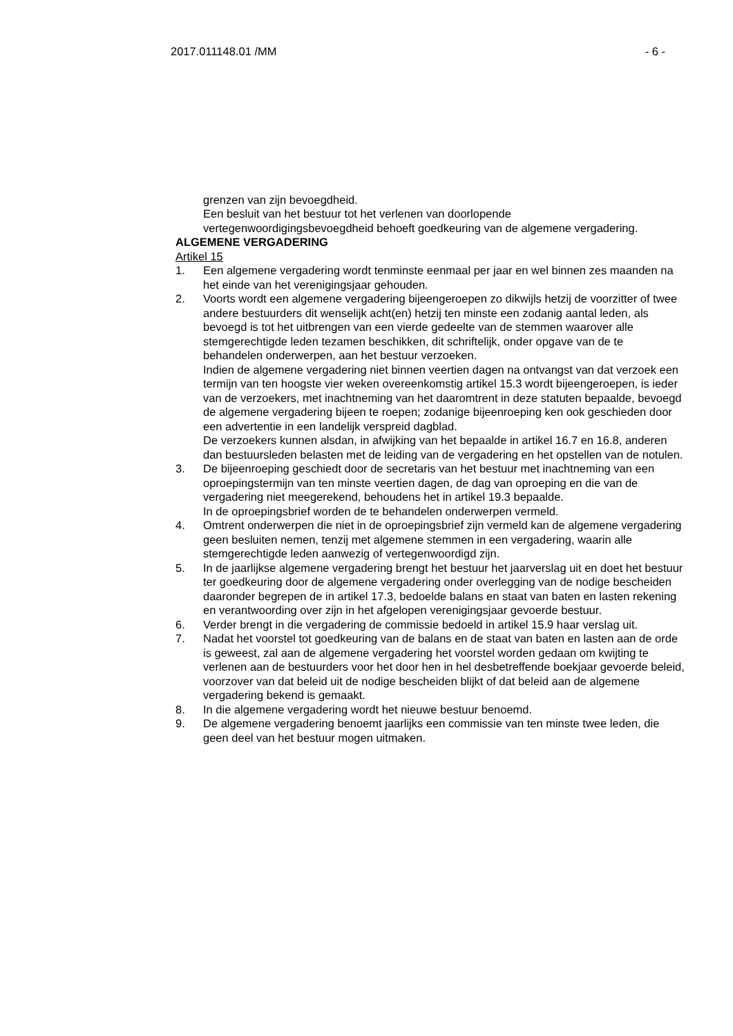2017.011148.01 /MM - 6 -
grenzen van zijn bevoegdheid.
Een besluit van het bestuur tot het verlenen van doorlopende vertegenwoordigingsbevoegdheid behoeft goedkeuring van de algemene vergadering.
ALGEMENE VERGADERING
Artikel 15
1. Een algemene vergadering wordt tenminste eenmaal per jaar en wel binnen zes maanden na het einde van het verenigingsjaar gehouden.
2. Voorts wordt een algemene vergadering bijeengeroepen zo dikwijls hetzij de voorzitter of twee andere bestuurders dit wenselijk acht(en) hetzij ten minste een zodanig aantal leden, als bevoegd is tot het uitbrengen van een vierde gedeelte van de stemmen waarover alle stemgerechtigde leden tezamen beschikken, dit schriftelijk, onder opgave van de te behandelen onderwerpen, aan het bestuur verzoeken.
Indien de algemene vergadering niet binnen veertien dagen na ontvangst van dat verzoek een termijn van ten hoogste vier weken overeenkomstig artikel 15.3 wordt bijeengeroepen, is ieder van de verzoekers, met inachtneming van het daaromtrent in deze statuten bepaalde, bevoegd de algemene vergadering bijeen te roepen; zodanige bijeenroeping ken ook geschieden door een advertentie in een landelijk verspreid dagblad.
De verzoekers kunnen alsdan, in afwijking van het bepaalde in artikel 16.7 en 16.8, anderen dan bestuursleden belasten met de leiding van de vergadering en het opstellen van de notulen.
3. De bijeenroeping geschiedt door de secretaris van het bestuur met inachtneming van een oproepingstermijn van ten minste veertien dagen, de dag van oproeping en die van de vergadering niet meegerekend, behoudens het in artikel 19.3 bepaalde.
In de oproepingsbrief worden de te behandelen onderwerpen vermeld.
4. Omtrent onderwerpen die niet in de oproepingsbrief zijn vermeld kan de algemene vergadering geen besluiten nemen, tenzij met algemene stemmen in een vergadering, waarin alle stemgerechtigde leden aanwezig of vertegenwoordigd zijn.
5. In de jaarlijkse algemene vergadering brengt het bestuur het jaarverslag uit en doet het bestuur ter goedkeuring door de algemene vergadering onder overlegging van de nodige bescheiden daaronder begrepen de in artikel 17.3, bedoelde balans en staat van baten en lasten rekening en verantwoording over zijn in het afgelopen verenigingsjaar gevoerde bestuur.
6. Verder brengt in die vergadering de commissie bedoeld in artikel 15.9 haar verslag uit.
7. Nadat het voorstel tot goedkeuring van de balans en de staat van baten en lasten aan de orde is geweest, zal aan de algemene vergadering het voorstel worden gedaan om kwijting te verlenen aan de bestuurders voor het door hen in hel desbetreffende boekjaar gevoerde beleid, voorzover van dat beleid uit de nodige bescheiden blijkt of dat beleid aan de algemene vergadering bekend is gemaakt.
8. In die algemene vergadering wordt het nieuwe bestuur benoemd.
9. De algemene vergadering benoemt jaarlijks een commissie van ten minste twee leden, die geen deel van het bestuur mogen uitmaken.